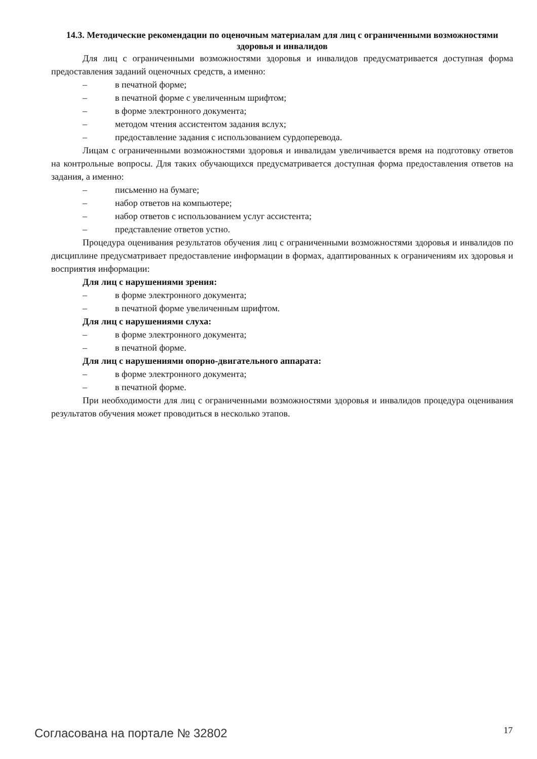14.3. Методические рекомендации по оценочным материалам для лиц с ограниченными возможностями здоровья и инвалидов
Для лиц с ограниченными возможностями здоровья и инвалидов предусматривается доступная форма предоставления заданий оценочных средств, а именно:
– в печатной форме;
– в печатной форме с увеличенным шрифтом;
– в форме электронного документа;
– методом чтения ассистентом задания вслух;
– предоставление задания с использованием сурдоперевода.
Лицам с ограниченными возможностями здоровья и инвалидам увеличивается время на подготовку ответов на контрольные вопросы. Для таких обучающихся предусматривается доступная форма предоставления ответов на задания, а именно:
– письменно на бумаге;
– набор ответов на компьютере;
– набор ответов с использованием услуг ассистента;
– представление ответов устно.
Процедура оценивания результатов обучения лиц с ограниченными возможностями здоровья и инвалидов по дисциплине предусматривает предоставление информации в формах, адаптированных к ограничениям их здоровья и восприятия информации:
Для лиц с нарушениями зрения:
– в форме электронного документа;
– в печатной форме увеличенным шрифтом.
Для лиц с нарушениями слуха:
– в форме электронного документа;
– в печатной форме.
Для лиц с нарушениями опорно-двигательного аппарата:
– в форме электронного документа;
– в печатной форме.
При необходимости для лиц с ограниченными возможностями здоровья и инвалидов процедура оценивания результатов обучения может проводиться в несколько этапов.
Согласована на портале № 32802 17